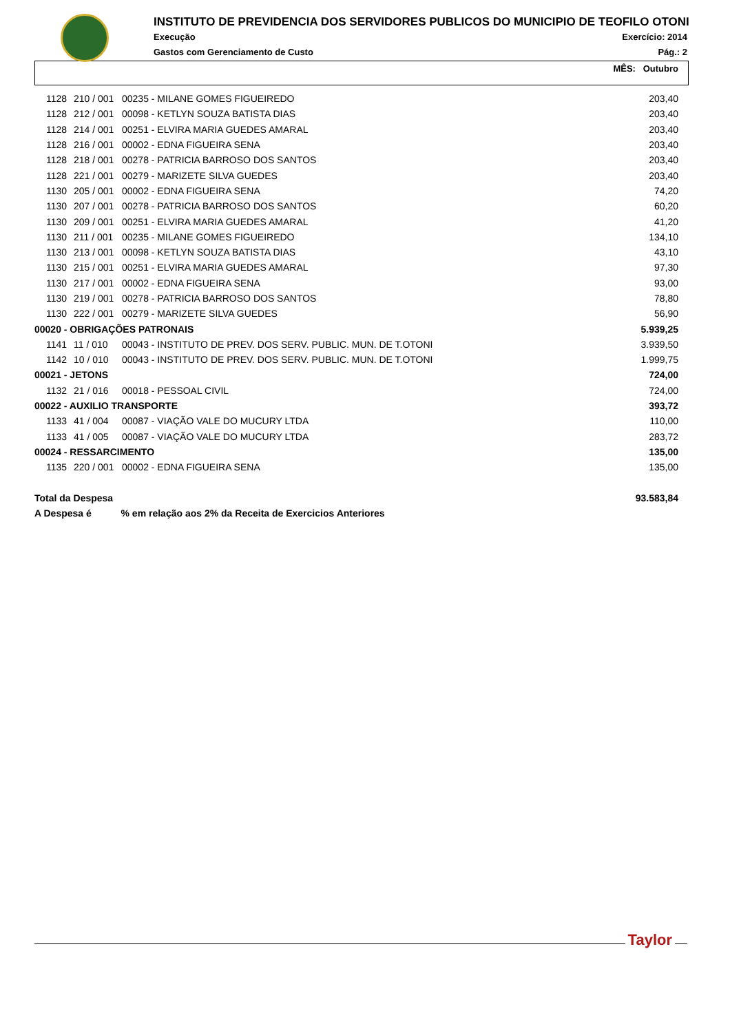INSTITUTO DE PREVIDENCIA DOS SERVIDORES PUBLICOS DO MUNICIPIO DE TEOFILO OTONI
Execução Exercício: 2014
Gastos com Gerenciamento de Custo Pág.: 2
MÊS: Outubro
| 1128 | 210 / 001 | 00235 - MILANE GOMES FIGUEIREDO | 203,40 |
| 1128 | 212 / 001 | 00098 - KETLYN SOUZA BATISTA DIAS | 203,40 |
| 1128 | 214 / 001 | 00251 - ELVIRA MARIA GUEDES AMARAL | 203,40 |
| 1128 | 216 / 001 | 00002 - EDNA FIGUEIRA SENA | 203,40 |
| 1128 | 218 / 001 | 00278 - PATRICIA BARROSO DOS SANTOS | 203,40 |
| 1128 | 221 / 001 | 00279 - MARIZETE SILVA GUEDES | 203,40 |
| 1130 | 205 / 001 | 00002 - EDNA FIGUEIRA SENA | 74,20 |
| 1130 | 207 / 001 | 00278 - PATRICIA BARROSO DOS SANTOS | 60,20 |
| 1130 | 209 / 001 | 00251 - ELVIRA MARIA GUEDES AMARAL | 41,20 |
| 1130 | 211 / 001 | 00235 - MILANE GOMES FIGUEIREDO | 134,10 |
| 1130 | 213 / 001 | 00098 - KETLYN SOUZA BATISTA DIAS | 43,10 |
| 1130 | 215 / 001 | 00251 - ELVIRA MARIA GUEDES AMARAL | 97,30 |
| 1130 | 217 / 001 | 00002 - EDNA FIGUEIRA SENA | 93,00 |
| 1130 | 219 / 001 | 00278 - PATRICIA BARROSO DOS SANTOS | 78,80 |
| 1130 | 222 / 001 | 00279 - MARIZETE SILVA GUEDES | 56,90 |
| 00020 - OBRIGAÇÕES PATRONAIS | | | 5.939,25 |
| 1141 | 11 / 010 | 00043 - INSTITUTO DE PREV. DOS SERV. PUBLIC. MUN. DE T.OTONI | 3.939,50 |
| 1142 | 10 / 010 | 00043 - INSTITUTO DE PREV. DOS SERV. PUBLIC. MUN. DE T.OTONI | 1.999,75 |
| 00021 - JETONS | | | 724,00 |
| 1132 | 21 / 016 | 00018 - PESSOAL CIVIL | 724,00 |
| 00022 - AUXILIO TRANSPORTE | | | 393,72 |
| 1133 | 41 / 004 | 00087 - VIAÇÃO VALE DO MUCURY LTDA | 110,00 |
| 1133 | 41 / 005 | 00087 - VIAÇÃO VALE DO MUCURY LTDA | 283,72 |
| 00024 - RESSARCIMENTO | | | 135,00 |
| 1135 | 220 / 001 | 00002 - EDNA FIGUEIRA SENA | 135,00 |
| Total da Despesa | | | 93.583,84 |
| A Despesa é % em relação aos 2% da Receita de Exercicios Anteriores | | | |
Taylor